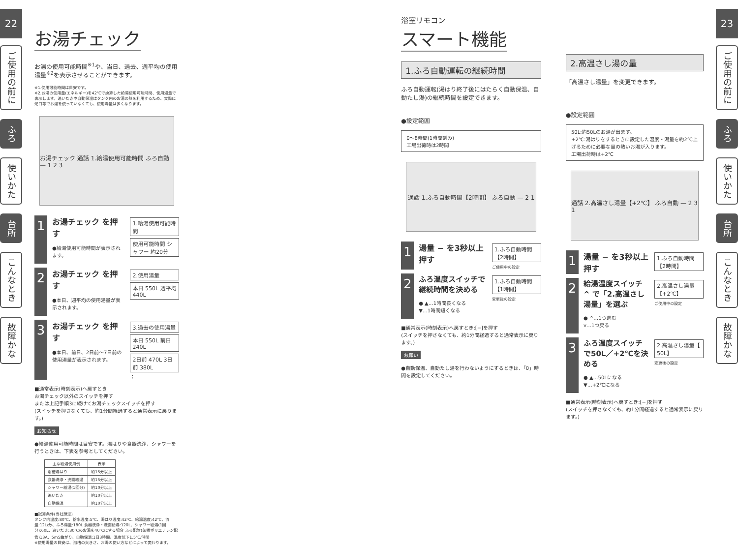22
ご使用の前に
ふろ
使いかた
台所
こんなとき
故障かな
お湯チェック
お湯の使用可能時間<sup>※1</sup>や、当日、過去、週平均の使用湯量<sup>※2</sup>を表示させることができます。
※1.使用可能時間は目安です。
※2.お湯の使用量(エネルギー)を42℃で換算した給湯使用可能時間、使用湯量で表示します。追いだきや自動保温はタンク内のお湯の熱を利用するため、実際に蛇口等でお湯を使っていなくても、使用湯量は多くなります。
お湯チェック 通話 1.給湯使用可能時間 ふろ自動 — 1 2 3
1
お湯チェック を押す
●給湯使用可能時間が表示されます。
1.給湯使用可能時間
使用可能時間 シャワー 約20分
2
お湯チェック を押す
●本日、週平均の使用湯量が表示されます。
2.使用湯量
本日 550L 週平均 440L
3
お湯チェック を押す
●本日、前日、2日前～7日前の使用湯量が表示されます。
3.過去の使用湯量
本日 550L 前日 240L
2日前 470L 3日前 380L
⋮
■通常表示(時刻表示)へ戻すとき
お湯チェック以外のスイッチを押す
または上記手順3に続けてお湯チェックスイッチを押す
(スイッチを押さなくても、約1分間経過すると通常表示に戻ります。)
お知らせ
●給湯使用可能時間は目安です。湯はりや食器洗浄、シャワーを行うときは、下表を参考としてください。
| 主な給湯使用例 | 表示 |
| --- | --- |
| 浴槽湯はり | 約15分以上 |
| 食器洗浄・洗面給湯 | 約15分以上 |
| シャワー給湯(1回分) | 約10分以上 |
| 追いだき | 約10分以上 |
| 自動保温 | 約10分以上 |
■試算条件(当社想定)
タンク内温度:80℃、給水温度:5℃、湯はり温度:42℃、給湯温度:42℃、流量:12L/分、ふろ湯量:180L 食器洗浄・洗面給湯:120L、シャワー給湯(1回分):60L、追いだき:30℃のお湯を40℃にする場合 ふろ配管(架橋ポリエチレン配管)13A、5m5曲がり、自動保温:1日3時間、温度低下1.5℃/時間
※使用湯量の目安は、浴槽の大きさ、お湯の使い方などによって変わります。
浴室リモコン
スマート機能
1.ふろ自動運転の継続時間
ふろ自動運転(湯はり終了後にはたらく自動保温、自動たし湯)の継続時間を設定できます。
●設定範囲
0～8時間(1時間刻み)
工場出荷時は2時間
通話 1.ふろ自動時間【2時間】 ふろ自動 — 2 1
1
湯量 − を3秒以上押す
1.ふろ自動時間【2時間】
ご使用中の設定
2
ふろ温度スイッチで継続時間を決める
● ▲…1時間長くなる
▼…1時間短くなる
1.ふろ自動時間【1時間】
変更後の設定
■通常表示(時刻表示)へ戻すとき:[−]を押す
(スイッチを押さなくても、約1分間経過すると通常表示に戻ります。)
お願い
●自動保温、自動たし湯を行わないようにするときは、「0」時間を設定してください。
2.高温さし湯の量
「高温さし湯量」を変更できます。
●設定範囲
50L:約50Lのお湯が出ます。
+2℃:湯はりをするときに設定した温度・湯量を約2℃上げるために必要な量の熱いお湯が入ります。
工場出荷時は+2℃
通話 2.高温さし湯量【+2℃】 ふろ自動 — 2 3 1
1
湯量 − を3秒以上押す
1.ふろ自動時間【2時間】
2
給湯温度スイッチ ^ で「2.高温さし湯量」を選ぶ
● ^…1つ進む
v…1つ戻る
2.高温さし湯量【+2℃】
ご使用中の設定
3
ふろ温度スイッチで50L／+2℃を決める
● ▲…50Lになる
▼…+2℃になる
2.高温さし湯量【 50L】
変更後の設定
■通常表示(時刻表示)へ戻すとき:[−]を押す
(スイッチを押さなくても、約1分間経過すると通常表示に戻ります。)
23
ご使用の前に
ふろ
使いかた
台所
こんなとき
故障かな